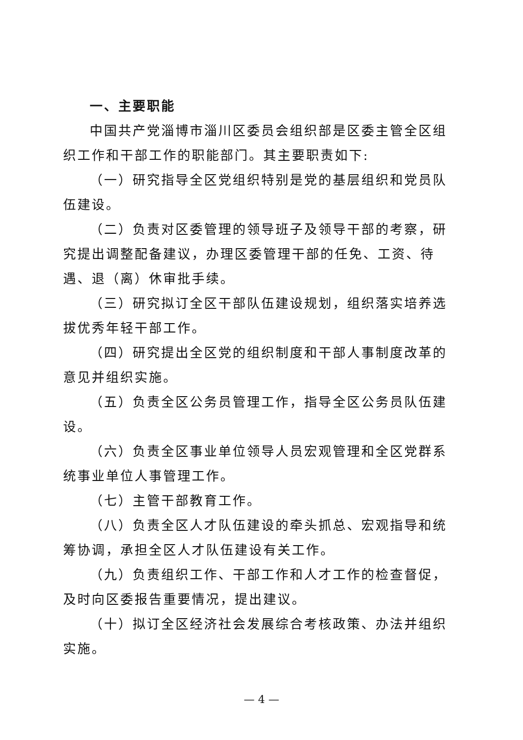一、主要职能
中国共产党淄博市淄川区委员会组织部是区委主管全区组织工作和干部工作的职能部门。其主要职责如下:
（一）研究指导全区党组织特别是党的基层组织和党员队伍建设。
（二）负责对区委管理的领导班子及领导干部的考察，研究提出调整配备建议，办理区委管理干部的任免、工资、待遇、退（离）休审批手续。
（三）研究拟订全区干部队伍建设规划，组织落实培养选拔优秀年轻干部工作。
（四）研究提出全区党的组织制度和干部人事制度改革的意见并组织实施。
（五）负责全区公务员管理工作，指导全区公务员队伍建设。
（六）负责全区事业单位领导人员宏观管理和全区党群系统事业单位人事管理工作。
（七）主管干部教育工作。
（八）负责全区人才队伍建设的牵头抓总、宏观指导和统筹协调，承担全区人才队伍建设有关工作。
（九）负责组织工作、干部工作和人才工作的检查督促，及时向区委报告重要情况，提出建议。
（十）拟订全区经济社会发展综合考核政策、办法并组织实施。
— 4 —